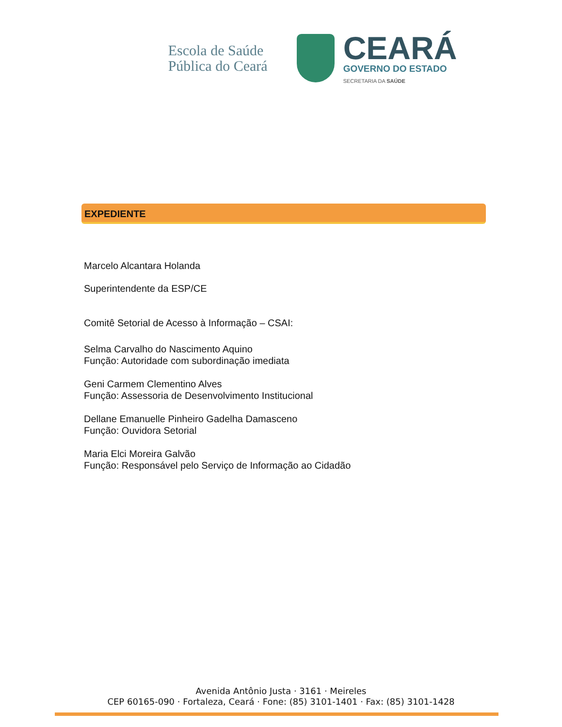Escola de Saúde
Pública do Ceará
CEARÁ
GOVERNO DO ESTADO
SECRETARIA DA SAÚDE
EXPEDIENTE
Marcelo Alcantara Holanda
Superintendente da ESP/CE
Comitê Setorial de Acesso à Informação – CSAI:
Selma Carvalho do Nascimento Aquino
Função: Autoridade com subordinação imediata
Geni Carmem Clementino Alves
Função: Assessoria de Desenvolvimento Institucional
Dellane Emanuelle Pinheiro Gadelha Damasceno
Função: Ouvidora Setorial
Maria Elci Moreira Galvão
Função: Responsável pelo Serviço de Informação ao Cidadão
Avenida Antônio Justa · 3161 · Meireles
CEP 60165-090 · Fortaleza, Ceará · Fone: (85) 3101-1401 · Fax: (85) 3101-1428